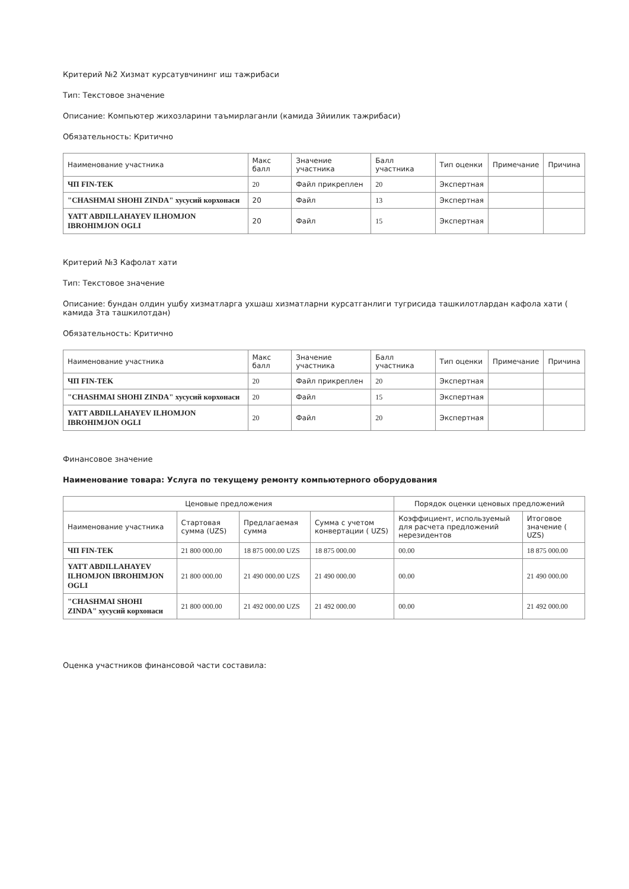Критерий №2 Хизмат курсатувчининг иш тажрибаси
Тип: Текстовое значение
Описание: Компьютер жихозларини таъмирлаганли (камида 3йиилик тажрибаси)
Обязательность: Критично
| Наименование участника | Макс балл | Значение участника | Балл участника | Тип оценки | Примечание | Причина |
| --- | --- | --- | --- | --- | --- | --- |
| ЧП FIN-TEK | 20 | Файл прикреплен | 20 | Экспертная | | |
| "CHASHMAI SHOHI ZINDA" хусусий корхонаси | 20 | Файл | 13 | Экспертная | | |
| YATT ABDILLAHAYEV ILHOMJON IBROHIMJON OGLI | 20 | Файл | 15 | Экспертная | | |
Критерий №3 Кафолат хати
Тип: Текстовое значение
Описание: бундан олдин ушбу хизматларга ухшаш хизматларни курсатганлиги тугрисида ташкилотлардан кафола хати ( камида 3та ташкилотдан)
Обязательность: Критично
| Наименование участника | Макс балл | Значение участника | Балл участника | Тип оценки | Примечание | Причина |
| --- | --- | --- | --- | --- | --- | --- |
| ЧП FIN-TEK | 20 | Файл прикреплен | 20 | Экспертная | | |
| "CHASHMAI SHOHI ZINDA" хусусий корхонаси | 20 | Файл | 15 | Экспертная | | |
| YATT ABDILLAHAYEV ILHOMJON IBROHIMJON OGLI | 20 | Файл | 20 | Экспертная | | |
Финансовое значение
Наименование товара: Услуга по текущему ремонту компьютерного оборудования
| Ценовые предложения | | | | Порядок оценки ценовых предложений | |
| --- | --- | --- | --- | --- | --- |
| Наименование участника | Стартовая сумма (UZS) | Предлагаемая сумма | Сумма с учетом конвертации ( UZS) | Коэффициент, используемый для расчета предложений нерезидентов | Итоговое значение ( UZS) |
| ЧП FIN-TEK | 21 800 000.00 | 18 875 000.00 UZS | 18 875 000.00 | 00.00 | 18 875 000.00 |
| YATT ABDILLAHAYEV ILHOMJON IBROHIMJON OGLI | 21 800 000.00 | 21 490 000.00 UZS | 21 490 000.00 | 00.00 | 21 490 000.00 |
| "CHASHMAI SHOHI ZINDA" хусусий корхонаси | 21 800 000.00 | 21 492 000.00 UZS | 21 492 000.00 | 00.00 | 21 492 000.00 |
Оценка участников финансовой части составила: